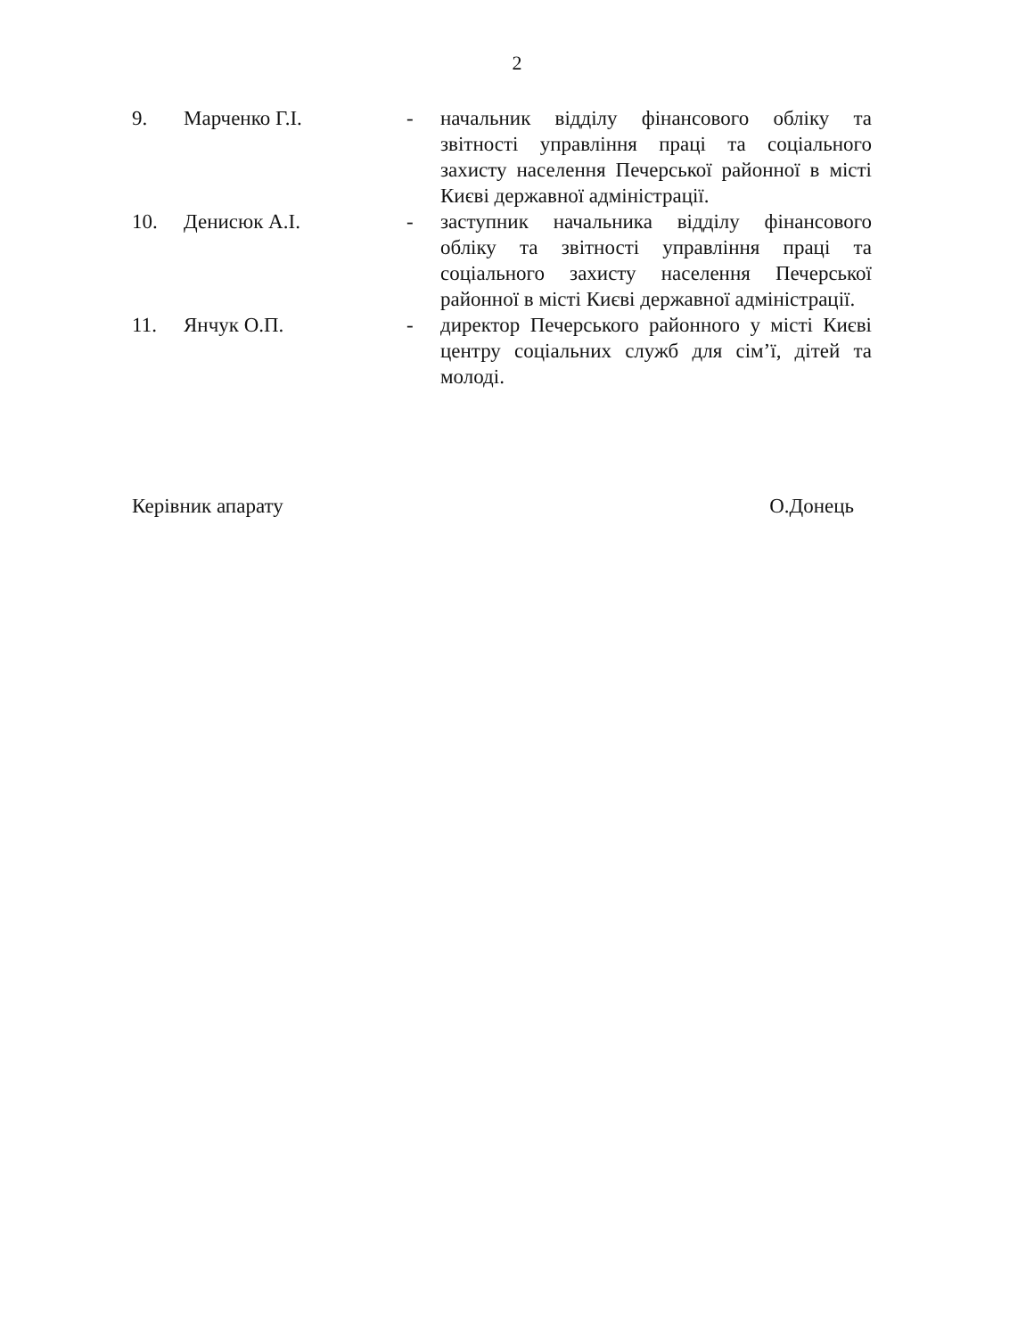2
| 9. | Марченко Г.І. | - | начальник відділу фінансового обліку та звітності управління праці та соціального захисту населення Печерської районної в місті Києві державної адміністрації. |
| 10. | Денисюк А.І. | - | заступник начальника відділу фінансового обліку та звітності управління праці та соціального захисту населення Печерської районної в місті Києві державної адміністрації. |
| 11. | Янчук О.П. | - | директор Печерського районного у місті Києві центру соціальних служб для сім’ї, дітей та молоді. |
Керівник апарату О.Донець